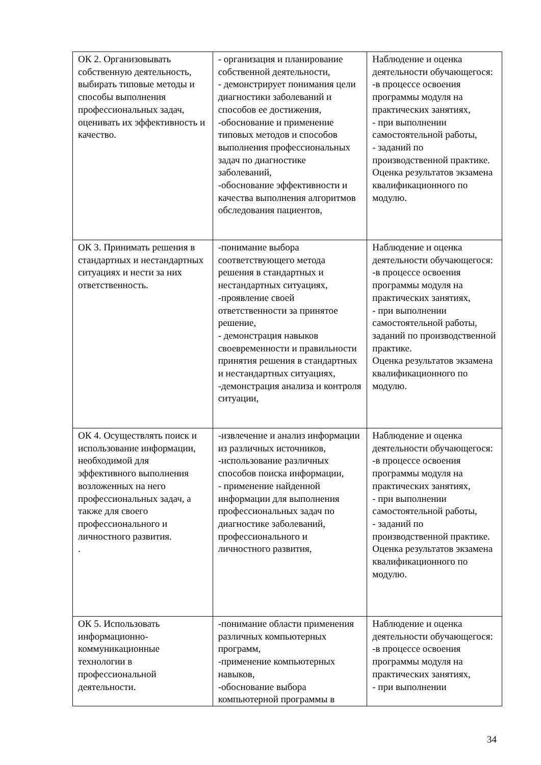| ОК 2. Организовывать собственную деятельность, выбирать типовые методы и способы выполнения профессиональных задач, оценивать их эффективность и качество. | - организация и планирование собственной деятельности, - демонстрирует понимания цели диагностики заболеваний и способов ее достижения, -обоснование и применение типовых методов и способов выполнения профессиональных задач по диагностике заболеваний, -обоснование эффективности и качества выполнения алгоритмов обследования пациентов, | Наблюдение и оценка деятельности обучающегося: -в процессе освоения программы модуля на практических занятиях, - при выполнении самостоятельной работы, - заданий по производственной практике. Оценка результатов экзамена квалификационного по модулю. |
| ОК 3. Принимать решения в стандартных и нестандартных ситуациях и нести за них ответственность. | -понимание выбора соответствующего метода решения в стандартных и нестандартных ситуациях, -проявление своей ответственности за принятое решение, - демонстрация навыков своевременности и правильности принятия решения в стандартных и нестандартных ситуациях, -демонстрация анализа и контроля ситуации, | Наблюдение и оценка деятельности обучающегося: -в процессе освоения программы модуля на практических занятиях, - при выполнении самостоятельной работы, заданий по производственной практике. Оценка результатов экзамена квалификационного по модулю. |
| ОК 4. Осуществлять поиск и использование информации, необходимой для эффективного выполнения возложенных на него профессиональных задач, а также для своего профессионального и личностного развития. . | -извлечение и анализ информации из различных источников, -использование различных способов поиска информации, - применение найденной информации для выполнения профессиональных задач по диагностике заболеваний, профессионального и личностного развития, | Наблюдение и оценка деятельности обучающегося: -в процессе освоения программы модуля на практических занятиях, - при выполнении самостоятельной работы, - заданий по производственной практике. Оценка результатов экзамена квалификационного по модулю. |
| ОК 5. Использовать информационно-коммуникационные технологии в профессиональной деятельности. | -понимание области применения различных компьютерных программ, -применение компьютерных навыков, -обоснование выбора компьютерной программы в | Наблюдение и оценка деятельности обучающегося: -в процессе освоения программы модуля на практических занятиях, - при выполнении |
34